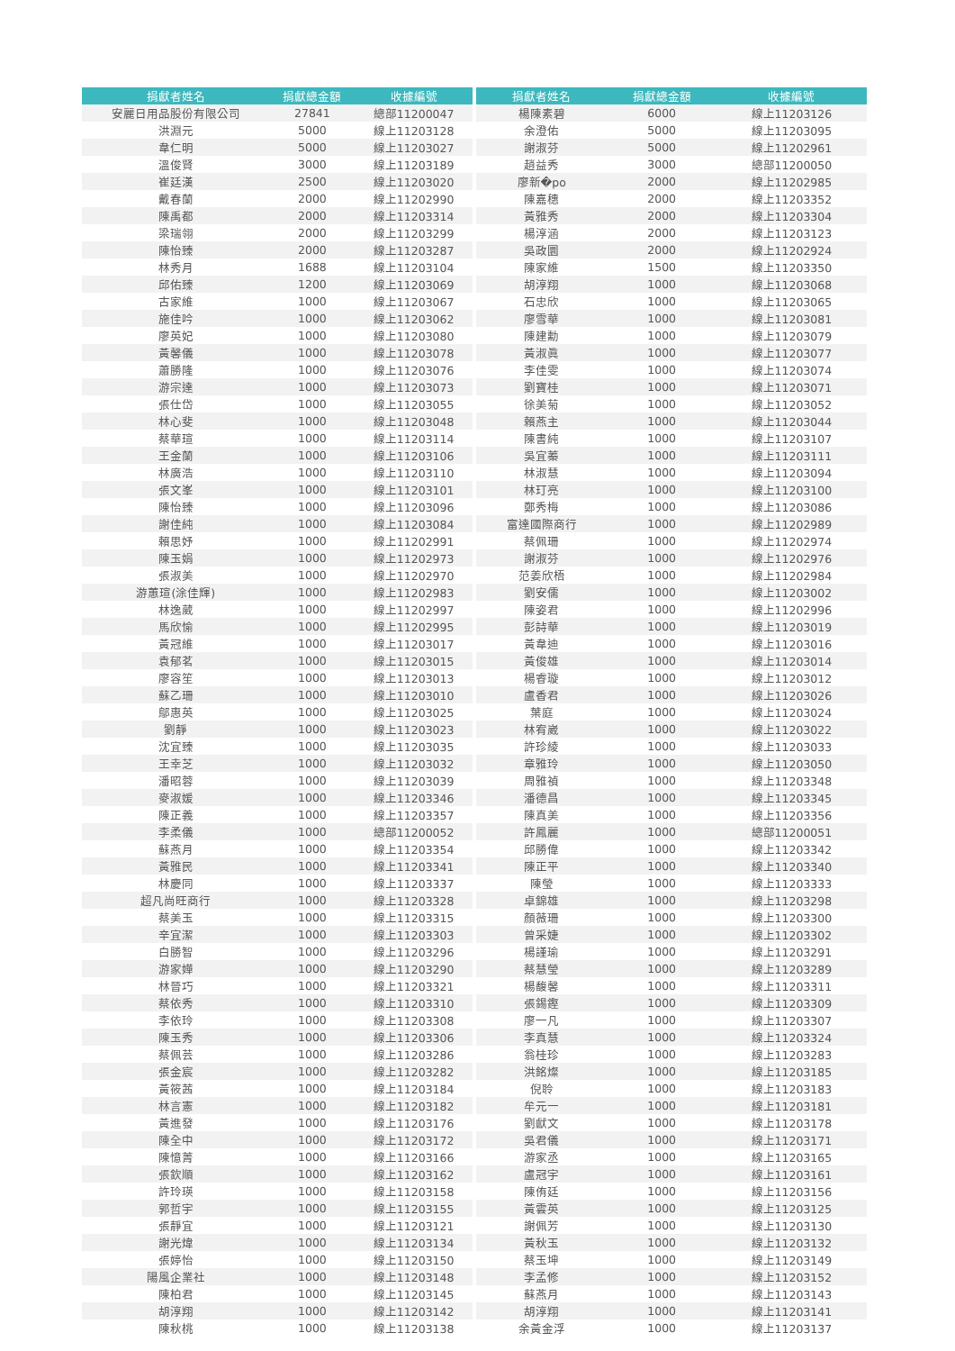| 捐獻者姓名 | 捐獻總金額 | 收據編號 |
| --- | --- | --- |
| 安麗日用品股份有限公司 | 27841 | 總部11200047 |
| 洪淵元 | 5000 | 線上11203128 |
| 韋仁明 | 5000 | 線上11203027 |
| 溫俊賢 | 3000 | 線上11203189 |
| 崔廷漢 | 2500 | 線上11203020 |
| 戴春蘭 | 2000 | 線上11202990 |
| 陳禹都 | 2000 | 線上11203314 |
| 梁瑞翎 | 2000 | 線上11203299 |
| 陳怡臻 | 2000 | 線上11203287 |
| 林秀月 | 1688 | 線上11203104 |
| 邱佑臻 | 1200 | 線上11203069 |
| 古家維 | 1000 | 線上11203067 |
| 施佳吟 | 1000 | 線上11203062 |
| 廖英妃 | 1000 | 線上11203080 |
| 黃馨儀 | 1000 | 線上11203078 |
| 蕭勝隆 | 1000 | 線上11203076 |
| 游宗達 | 1000 | 線上11203073 |
| 張仕岱 | 1000 | 線上11203055 |
| 林心斐 | 1000 | 線上11203048 |
| 蔡華瑄 | 1000 | 線上11203114 |
| 王金蘭 | 1000 | 線上11203106 |
| 林廣浩 | 1000 | 線上11203110 |
| 張文峯 | 1000 | 線上11203101 |
| 陳怡臻 | 1000 | 線上11203096 |
| 謝佳純 | 1000 | 線上11203084 |
| 賴思妤 | 1000 | 線上11202991 |
| 陳玉娟 | 1000 | 線上11202973 |
| 張淑美 | 1000 | 線上11202970 |
| 游蕙瑄(涂佳輝) | 1000 | 線上11202983 |
| 林逸葳 | 1000 | 線上11202997 |
| 馬欣愉 | 1000 | 線上11202995 |
| 黃冠維 | 1000 | 線上11203017 |
| 袁郁茗 | 1000 | 線上11203015 |
| 廖容笙 | 1000 | 線上11203013 |
| 蘇乙珊 | 1000 | 線上11203010 |
| 鄔惠英 | 1000 | 線上11203025 |
| 劉靜 | 1000 | 線上11203023 |
| 沈宜臻 | 1000 | 線上11203035 |
| 王幸芝 | 1000 | 線上11203032 |
| 潘昭蓉 | 1000 | 線上11203039 |
| 麥淑媛 | 1000 | 線上11203346 |
| 陳正義 | 1000 | 線上11203357 |
| 李柔儀 | 1000 | 總部11200052 |
| 蘇燕月 | 1000 | 線上11203354 |
| 黃雅民 | 1000 | 線上11203341 |
| 林慶同 | 1000 | 線上11203337 |
| 超凡尚旺商行 | 1000 | 線上11203328 |
| 蔡美玉 | 1000 | 線上11203315 |
| 辛宜潔 | 1000 | 線上11203303 |
| 白勝智 | 1000 | 線上11203296 |
| 游家嬅 | 1000 | 線上11203290 |
| 林晉巧 | 1000 | 線上11203321 |
| 蔡依秀 | 1000 | 線上11203310 |
| 李依玲 | 1000 | 線上11203308 |
| 陳玉秀 | 1000 | 線上11203306 |
| 蔡佩芸 | 1000 | 線上11203286 |
| 張金宸 | 1000 | 線上11203282 |
| 黃筱茜 | 1000 | 線上11203184 |
| 林言憲 | 1000 | 線上11203182 |
| 黃進發 | 1000 | 線上11203176 |
| 陳全中 | 1000 | 線上11203172 |
| 陳憶菁 | 1000 | 線上11203166 |
| 張欽順 | 1000 | 線上11203162 |
| 許玲瑛 | 1000 | 線上11203158 |
| 郭哲宇 | 1000 | 線上11203155 |
| 張靜宜 | 1000 | 線上11203121 |
| 謝光煒 | 1000 | 線上11203134 |
| 張婷怡 | 1000 | 線上11203150 |
| 陽風企業社 | 1000 | 線上11203148 |
| 陳柏君 | 1000 | 線上11203145 |
| 胡淳翔 | 1000 | 線上11203142 |
| 陳秋桃 | 1000 | 線上11203138 |
| 捐獻者姓名 | 捐獻總金額 | 收據編號 |
| --- | --- | --- |
| 楊陳素碧 | 6000 | 線上11203126 |
| 余澄佑 | 5000 | 線上11203095 |
| 謝淑芬 | 5000 | 線上11202961 |
| 趙益秀 | 3000 | 總部11200050 |
| 廖新�po | 2000 | 線上11202985 |
| 陳嘉穗 | 2000 | 線上11203352 |
| 黃雅秀 | 2000 | 線上11203304 |
| 楊淳涵 | 2000 | 線上11203123 |
| 吳政圜 | 2000 | 線上11202924 |
| 陳家維 | 1500 | 線上11203350 |
| 胡淳翔 | 1000 | 線上11203068 |
| 石忠欣 | 1000 | 線上11203065 |
| 廖雪華 | 1000 | 線上11203081 |
| 陳建勳 | 1000 | 線上11203079 |
| 黃淑眞 | 1000 | 線上11203077 |
| 李佳雯 | 1000 | 線上11203074 |
| 劉寶桂 | 1000 | 線上11203071 |
| 徐美菊 | 1000 | 線上11203052 |
| 賴燕主 | 1000 | 線上11203044 |
| 陳書純 | 1000 | 線上11203107 |
| 吳宜蓁 | 1000 | 線上11203111 |
| 林淑慧 | 1000 | 線上11203094 |
| 林玎亮 | 1000 | 線上11203100 |
| 鄭秀梅 | 1000 | 線上11203086 |
| 富達國際商行 | 1000 | 線上11202989 |
| 蔡佩珊 | 1000 | 線上11202974 |
| 謝淑芬 | 1000 | 線上11202976 |
| 范姜欣梧 | 1000 | 線上11202984 |
| 劉安儒 | 1000 | 線上11203002 |
| 陳姿君 | 1000 | 線上11202996 |
| 彭詩華 | 1000 | 線上11203019 |
| 黃韋迪 | 1000 | 線上11203016 |
| 黃俊雄 | 1000 | 線上11203014 |
| 楊睿璇 | 1000 | 線上11203012 |
| 盧香君 | 1000 | 線上11203026 |
| 葉庭 | 1000 | 線上11203024 |
| 林宥崴 | 1000 | 線上11203022 |
| 許珍綾 | 1000 | 線上11203033 |
| 章雅玲 | 1000 | 線上11203050 |
| 周雅禎 | 1000 | 線上11203348 |
| 潘德昌 | 1000 | 線上11203345 |
| 陳真美 | 1000 | 線上11203356 |
| 許鳳麗 | 1000 | 總部11200051 |
| 邱勝偉 | 1000 | 線上11203342 |
| 陳正平 | 1000 | 線上11203340 |
| 陳瑩 | 1000 | 線上11203333 |
| 卓錦雄 | 1000 | 線上11203298 |
| 顏薇珊 | 1000 | 線上11203300 |
| 曾采婕 | 1000 | 線上11203302 |
| 楊謹瑜 | 1000 | 線上11203291 |
| 蔡慧瑩 | 1000 | 線上11203289 |
| 楊馥馨 | 1000 | 線上11203311 |
| 張錫鏗 | 1000 | 線上11203309 |
| 廖一凡 | 1000 | 線上11203307 |
| 李真慧 | 1000 | 線上11203324 |
| 翁桂珍 | 1000 | 線上11203283 |
| 洪銘燦 | 1000 | 線上11203185 |
| 倪聆 | 1000 | 線上11203183 |
| 牟元一 | 1000 | 線上11203181 |
| 劉獻文 | 1000 | 線上11203178 |
| 吳君儀 | 1000 | 線上11203171 |
| 游家丞 | 1000 | 線上11203165 |
| 盧冠宇 | 1000 | 線上11203161 |
| 陳侑廷 | 1000 | 線上11203156 |
| 黃雲英 | 1000 | 線上11203125 |
| 謝佩芳 | 1000 | 線上11203130 |
| 黃秋玉 | 1000 | 線上11203132 |
| 蔡玉坤 | 1000 | 線上11203149 |
| 李孟修 | 1000 | 線上11203152 |
| 蘇燕月 | 1000 | 線上11203143 |
| 胡淳翔 | 1000 | 線上11203141 |
| 余黃金浮 | 1000 | 線上11203137 |